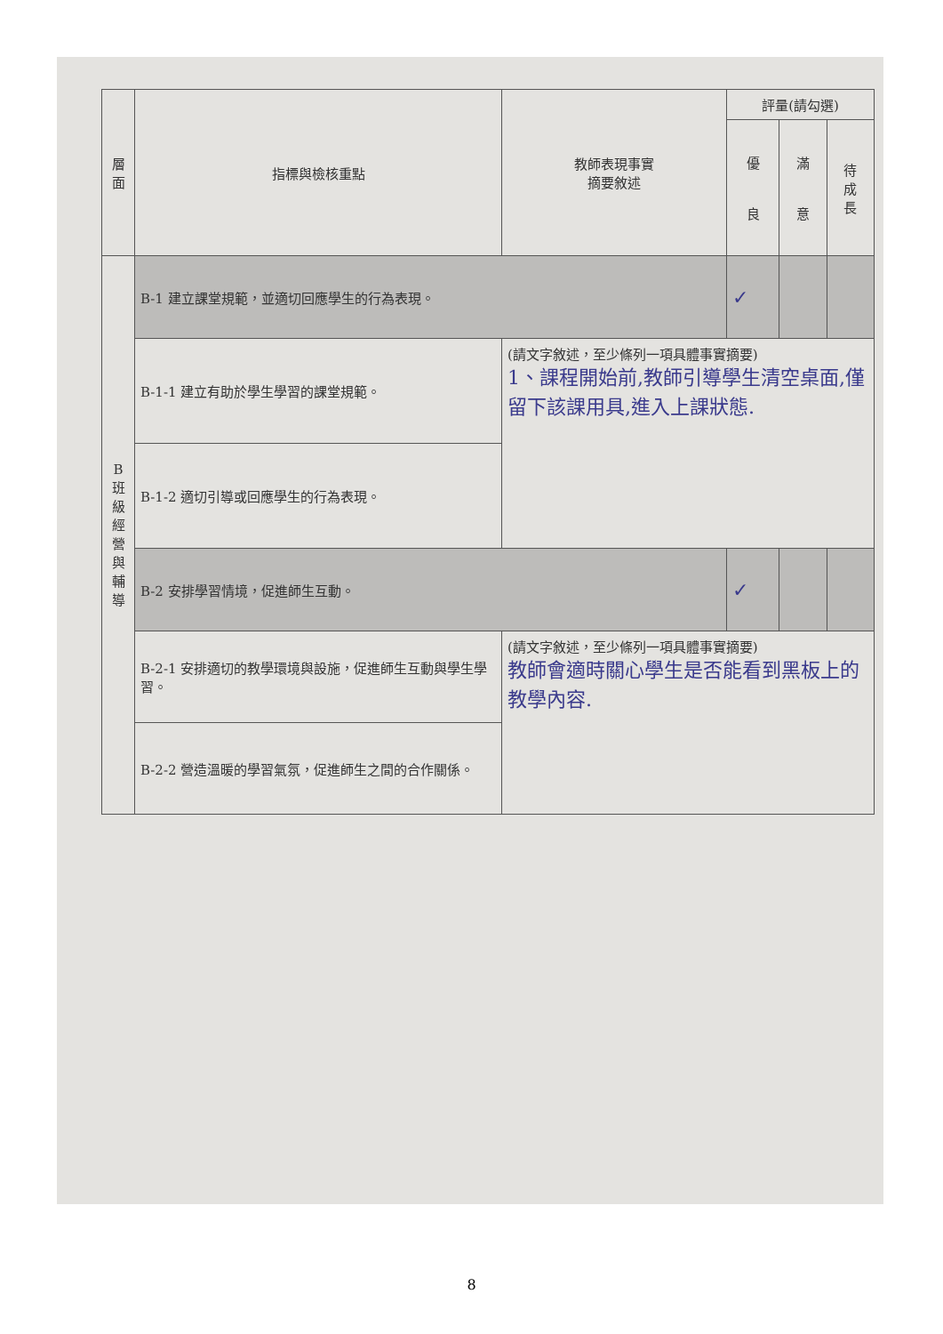| 層 面 | 指標與檢核重點 | 教師表現事實 摘要敘述 | 評量(請勾選) | | |
| --- | --- | --- | --- | --- | --- |
| | | | 優 良 | 滿 意 | 待 成 長 |
| B 班 級 經 營 與 輔 導 | B-1 建立課堂規範，並適切回應學生的行為表現。 | | ✓ | | |
| | B-1-1 建立有助於學生學習的課堂規範。 | (請文字敘述，至少條列一項具體事實摘要) 1、課程開始前,教師引導學生清空桌面,僅留下該課用具,進入上課狀態. | | | |
| | B-1-2 適切引導或回應學生的行為表現。 | | | | |
| | B-2 安排學習情境，促進師生互動。 | | ✓ | | |
| | B-2-1 安排適切的教學環境與設施，促進師生互動與學生學習。 | (請文字敘述，至少條列一項具體事實摘要) 教師會適時關心學生是否能看到黑板上的教學內容. | | | |
| | B-2-2 營造溫暖的學習氣氛，促進師生之間的合作關係。 | | | | |
8